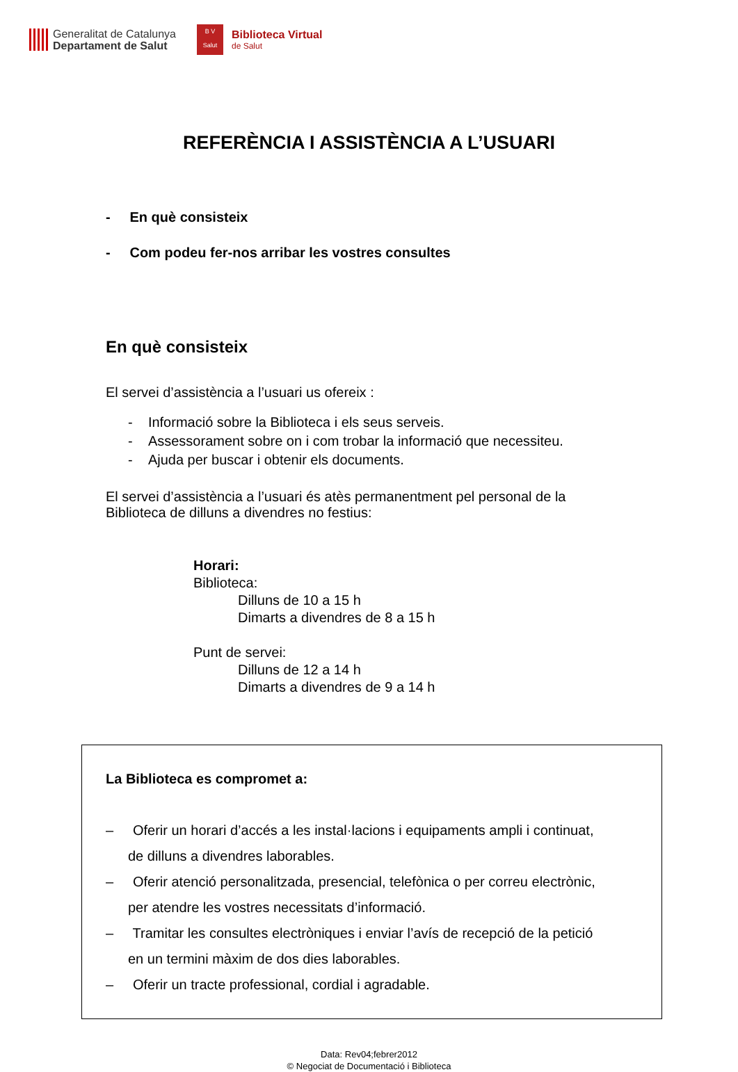Generalitat de Catalunya
Departament de Salut
B V
Salut
Biblioteca Virtual
de Salut
REFERÈNCIA I ASSISTÈNCIA A L’USUARI
- En què consisteix
- Com podeu fer-nos arribar les vostres consultes
En què consisteix
El servei d’assistència a l’usuari us ofereix :
- Informació sobre la Biblioteca i els seus serveis.
- Assessorament sobre on i com trobar la informació que necessiteu.
- Ajuda per buscar i obtenir els documents.
El servei d’assistència a l’usuari és atès permanentment pel personal de la
Biblioteca de dilluns a divendres no festius:
Horari:
Biblioteca:
Dilluns de 10 a 15 h
Dimarts a divendres de 8 a 15 h
Punt de servei:
Dilluns de 12 a 14 h
Dimarts a divendres de 9 a 14 h
La Biblioteca es compromet a:
– Oferir un horari d’accés a les instal·lacions i equipaments ampli i continuat,
de dilluns a divendres laborables.
– Oferir atenció personalitzada, presencial, telefònica o per correu electrònic,
per atendre les vostres necessitats d’informació.
– Tramitar les consultes electròniques i enviar l’avís de recepció de la petició
en un termini màxim de dos dies laborables.
– Oferir un tracte professional, cordial i agradable.
Data: Rev04;febrer2012
© Negociat de Documentació i Biblioteca